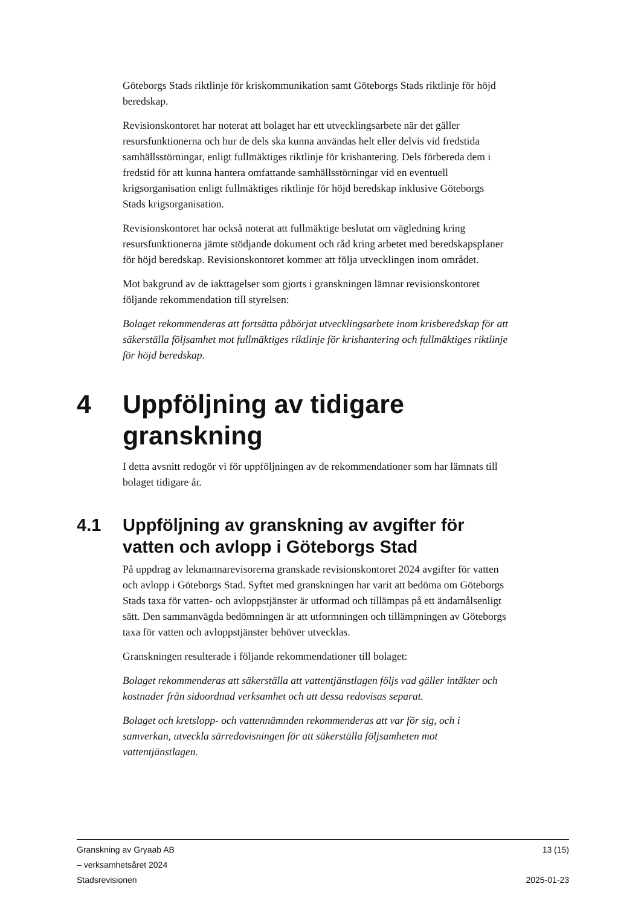Göteborgs Stads riktlinje för kriskommunikation samt Göteborgs Stads riktlinje för höjd beredskap.
Revisionskontoret har noterat att bolaget har ett utvecklingsarbete när det gäller resursfunktionerna och hur de dels ska kunna användas helt eller delvis vid fredstida samhällsstörningar, enligt fullmäktiges riktlinje för krishantering. Dels förbereda dem i fredstid för att kunna hantera omfattande samhällsstörningar vid en eventuell krigsorganisation enligt fullmäktiges riktlinje för höjd beredskap inklusive Göteborgs Stads krigsorganisation.
Revisionskontoret har också noterat att fullmäktige beslutat om vägledning kring resursfunktionerna jämte stödjande dokument och råd kring arbetet med beredskapsplaner för höjd beredskap. Revisionskontoret kommer att följa utvecklingen inom området.
Mot bakgrund av de iakttagelser som gjorts i granskningen lämnar revisionskontoret följande rekommendation till styrelsen:
Bolaget rekommenderas att fortsätta påbörjat utvecklingsarbete inom krisberedskap för att säkerställa följsamhet mot fullmäktiges riktlinje för krishantering och fullmäktiges riktlinje för höjd beredskap.
4 Uppföljning av tidigare granskning
I detta avsnitt redogör vi för uppföljningen av de rekommendationer som har lämnats till bolaget tidigare år.
4.1 Uppföljning av granskning av avgifter för vatten och avlopp i Göteborgs Stad
På uppdrag av lekmannarevisorerna granskade revisionskontoret 2024 avgifter för vatten och avlopp i Göteborgs Stad. Syftet med granskningen har varit att bedöma om Göteborgs Stads taxa för vatten- och avloppstjänster är utformad och tillämpas på ett ändamålsenligt sätt. Den sammanvägda bedömningen är att utformningen och tillämpningen av Göteborgs taxa för vatten och avloppstjänster behöver utvecklas.
Granskningen resulterade i följande rekommendationer till bolaget:
Bolaget rekommenderas att säkerställa att vattentjänstlagen följs vad gäller intäkter och kostnader från sidoordnad verksamhet och att dessa redovisas separat.
Bolaget och kretslopp- och vattennämnden rekommenderas att var för sig, och i samverkan, utveckla särredovisningen för att säkerställa följsamheten mot vattentjänstlagen.
Granskning av Gryaab AB
– verksamhetsåret 2024
Stadsrevisionen
13 (15)
2025-01-23